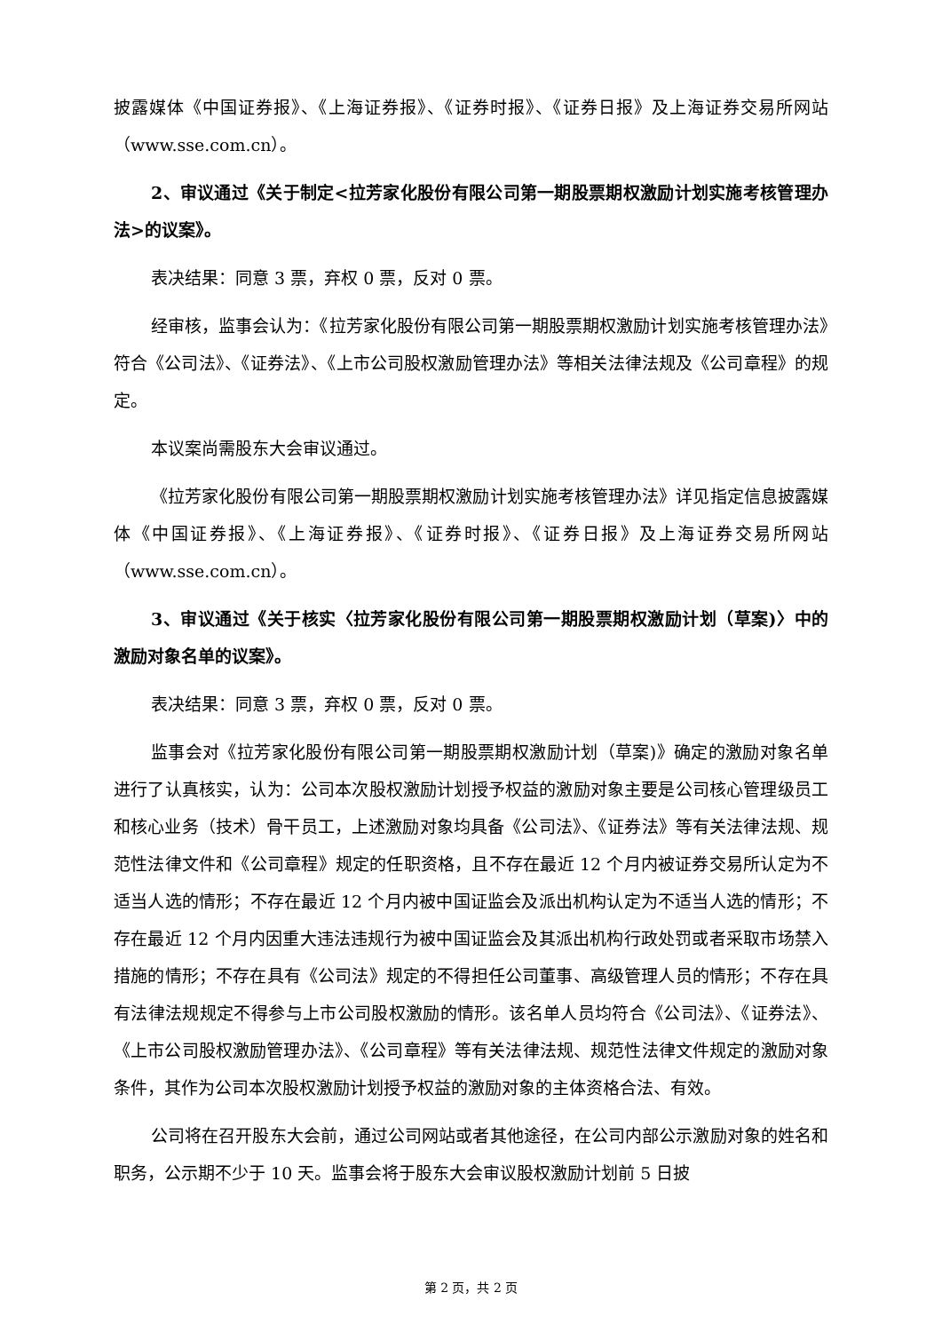披露媒体《中国证券报》、《上海证券报》、《证券时报》、《证券日报》及上海证券交易所网站（www.sse.com.cn）。
2、审议通过《关于制定<拉芳家化股份有限公司第一期股票期权激励计划实施考核管理办法>的议案》。
表决结果：同意 3 票，弃权 0 票，反对 0 票。
经审核，监事会认为：《拉芳家化股份有限公司第一期股票期权激励计划实施考核管理办法》符合《公司法》、《证券法》、《上市公司股权激励管理办法》等相关法律法规及《公司章程》的规定。
本议案尚需股东大会审议通过。
《拉芳家化股份有限公司第一期股票期权激励计划实施考核管理办法》详见指定信息披露媒体《中国证券报》、《上海证券报》、《证券时报》、《证券日报》及上海证券交易所网站（www.sse.com.cn）。
3、审议通过《关于核实〈拉芳家化股份有限公司第一期股票期权激励计划（草案)〉中的激励对象名单的议案》。
表决结果：同意 3 票，弃权 0 票，反对 0 票。
监事会对《拉芳家化股份有限公司第一期股票期权激励计划（草案)》确定的激励对象名单进行了认真核实，认为：公司本次股权激励计划授予权益的激励对象主要是公司核心管理级员工和核心业务（技术）骨干员工，上述激励对象均具备《公司法》、《证券法》等有关法律法规、规范性法律文件和《公司章程》规定的任职资格，且不存在最近 12 个月内被证券交易所认定为不适当人选的情形；不存在最近 12 个月内被中国证监会及派出机构认定为不适当人选的情形；不存在最近 12 个月内因重大违法违规行为被中国证监会及其派出机构行政处罚或者采取市场禁入措施的情形；不存在具有《公司法》规定的不得担任公司董事、高级管理人员的情形；不存在具有法律法规规定不得参与上市公司股权激励的情形。该名单人员均符合《公司法》、《证券法》、《上市公司股权激励管理办法》、《公司章程》等有关法律法规、规范性法律文件规定的激励对象条件，其作为公司本次股权激励计划授予权益的激励对象的主体资格合法、有效。
公司将在召开股东大会前，通过公司网站或者其他途径，在公司内部公示激励对象的姓名和职务，公示期不少于 10 天。监事会将于股东大会审议股权激励计划前 5 日披
第 2 页，共 2 页